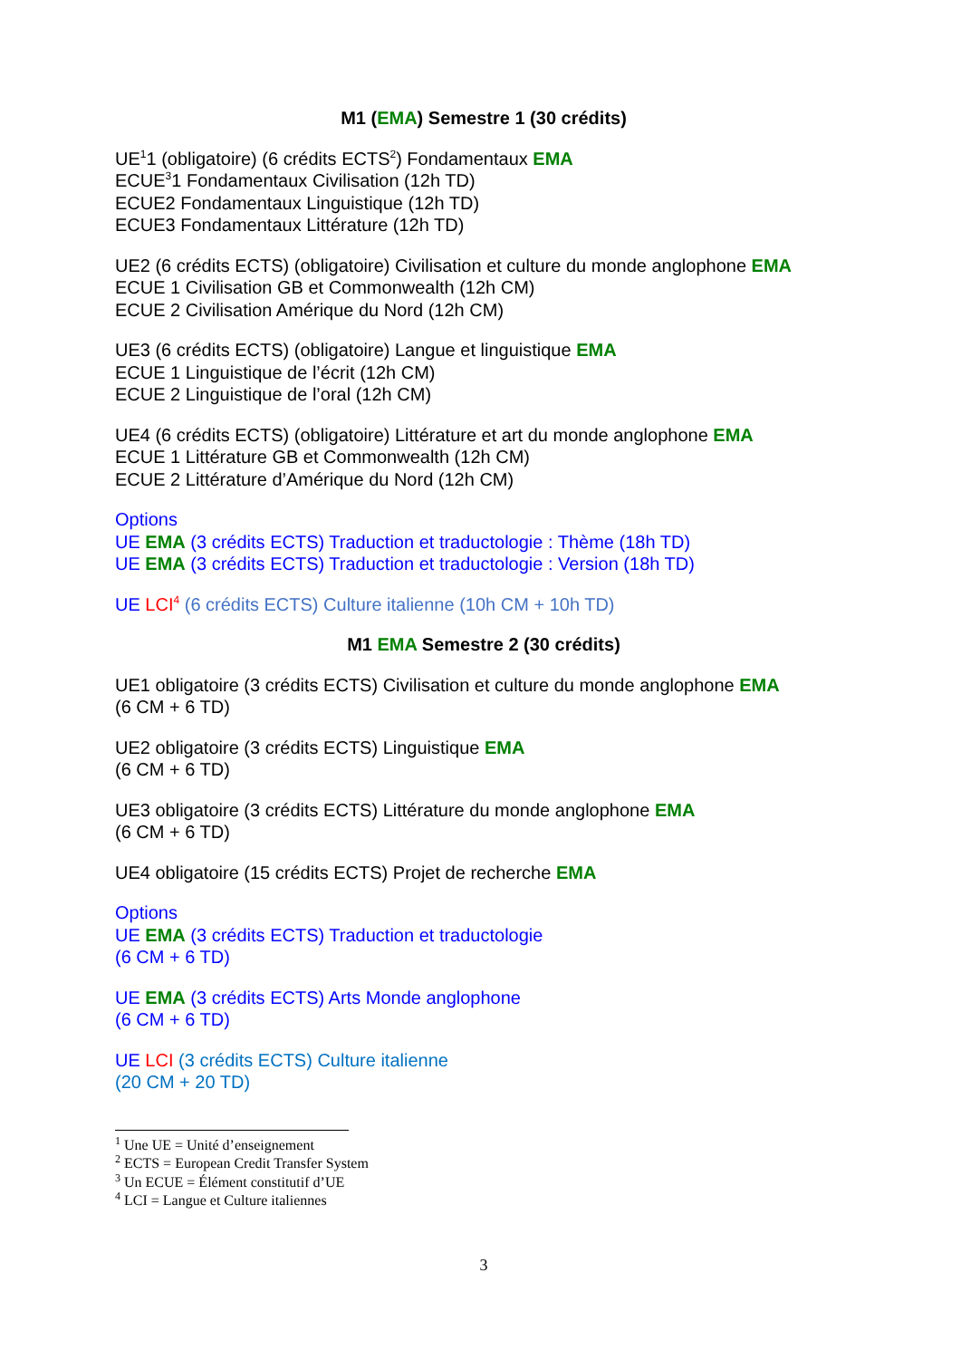M1 (EMA) Semestre 1 (30 crédits)
UE<sup>1</sup>1 (obligatoire) (6 crédits ECTS<sup>2</sup>) Fondamentaux EMA
ECUE<sup>3</sup>1 Fondamentaux Civilisation (12h TD)
ECUE2 Fondamentaux Linguistique (12h TD)
ECUE3 Fondamentaux Littérature (12h TD)
UE2 (6 crédits ECTS) (obligatoire) Civilisation et culture du monde anglophone EMA
ECUE 1 Civilisation GB et Commonwealth (12h CM)
ECUE 2 Civilisation Amérique du Nord (12h CM)
UE3 (6 crédits ECTS) (obligatoire) Langue et linguistique EMA
ECUE 1 Linguistique de l’écrit (12h CM)
ECUE 2 Linguistique de l’oral (12h CM)
UE4 (6 crédits ECTS) (obligatoire) Littérature et art du monde anglophone EMA
ECUE 1 Littérature GB et Commonwealth (12h CM)
ECUE 2 Littérature d’Amérique du Nord (12h CM)
Options
UE EMA (3 crédits ECTS) Traduction et traductologie : Thème (18h TD)
UE EMA (3 crédits ECTS) Traduction et traductologie : Version (18h TD)
UE LCI<sup>4</sup> (6 crédits ECTS) Culture italienne (10h CM + 10h TD)
M1 EMA Semestre 2 (30 crédits)
UE1 obligatoire (3 crédits ECTS) Civilisation et culture du monde anglophone EMA
(6 CM + 6 TD)
UE2 obligatoire (3 crédits ECTS) Linguistique EMA
(6 CM + 6 TD)
UE3 obligatoire (3 crédits ECTS) Littérature du monde anglophone EMA
(6 CM + 6 TD)
UE4 obligatoire (15 crédits ECTS) Projet de recherche EMA
Options
UE EMA (3 crédits ECTS) Traduction et traductologie
(6 CM + 6 TD)
UE EMA (3 crédits ECTS) Arts Monde anglophone
(6 CM + 6 TD)
UE LCI (3 crédits ECTS) Culture italienne
(20 CM + 20 TD)
<sup>1</sup> Une UE = Unité d’enseignement
<sup>2</sup> ECTS = European Credit Transfer System
<sup>3</sup> Un ECUE = Élément constitutif d’UE
<sup>4</sup> LCI = Langue et Culture italiennes
3